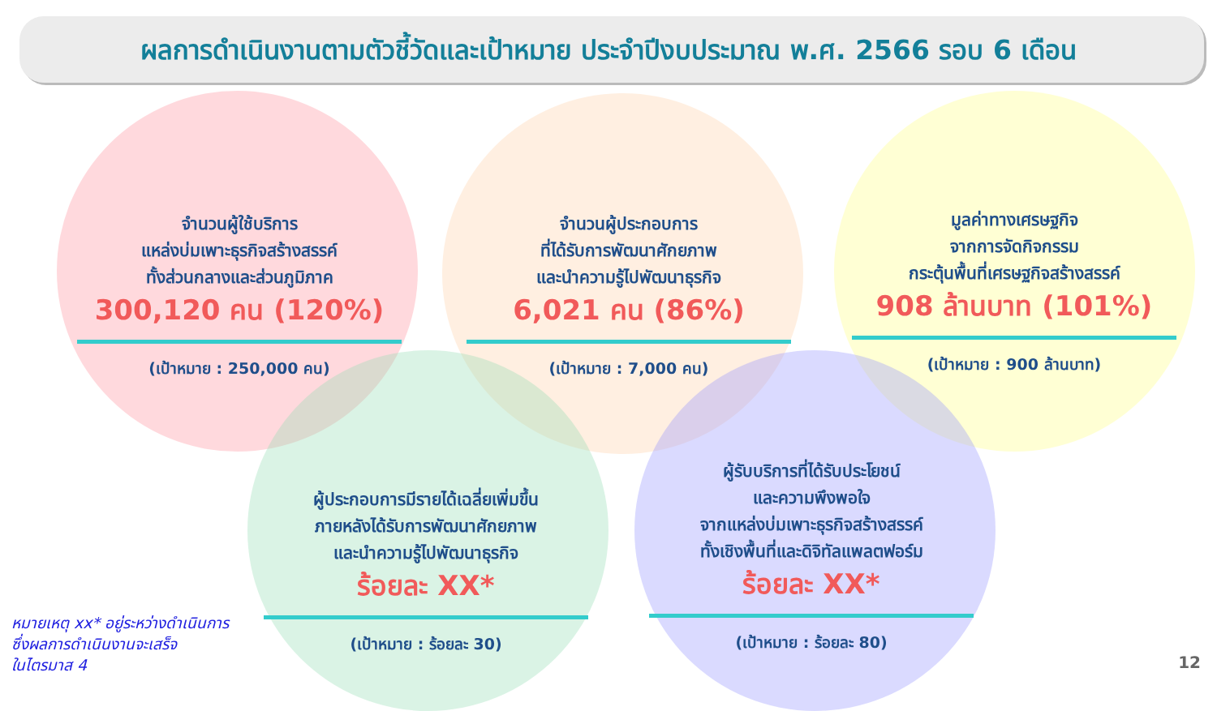ผลการดำเนินงานตามตัวชี้วัดและเป้าหมาย ประจำปีงบประมาณ พ.ศ. 2566 รอบ 6 เดือน
จำนวนผู้ใช้บริการ
แหล่งบ่มเพาะธุรกิจสร้างสรรค์
ทั้งส่วนกลางและส่วนภูมิภาค
300,120 คน (120%)
(เป้าหมาย : 250,000 คน)
จำนวนผู้ประกอบการ
ที่ได้รับการพัฒนาศักยภาพ
และนำความรู้ไปพัฒนาธุรกิจ
6,021 คน (86%)
(เป้าหมาย : 7,000 คน)
มูลค่าทางเศรษฐกิจ
จากการจัดกิจกรรม
กระตุ้นพื้นที่เศรษฐกิจสร้างสรรค์
908 ล้านบาท (101%)
(เป้าหมาย : 900 ล้านบาท)
ผู้ประกอบการมีรายได้เฉลี่ยเพิ่มขึ้น
ภายหลังได้รับการพัฒนาศักยภาพ
และนำความรู้ไปพัฒนาธุรกิจ
ร้อยละ XX*
(เป้าหมาย : ร้อยละ 30)
ผู้รับบริการที่ได้รับประโยชน์
และความพึงพอใจ
จากแหล่งบ่มเพาะธุรกิจสร้างสรรค์
ทั้งเชิงพื้นที่และดิจิทัลแพลตฟอร์ม
ร้อยละ XX*
(เป้าหมาย : ร้อยละ 80)
หมายเหตุ xx* อยู่ระหว่างดำเนินการ
ซึ่งผลการดำเนินงานจะเสร็จ
ในไตรมาส 4
12